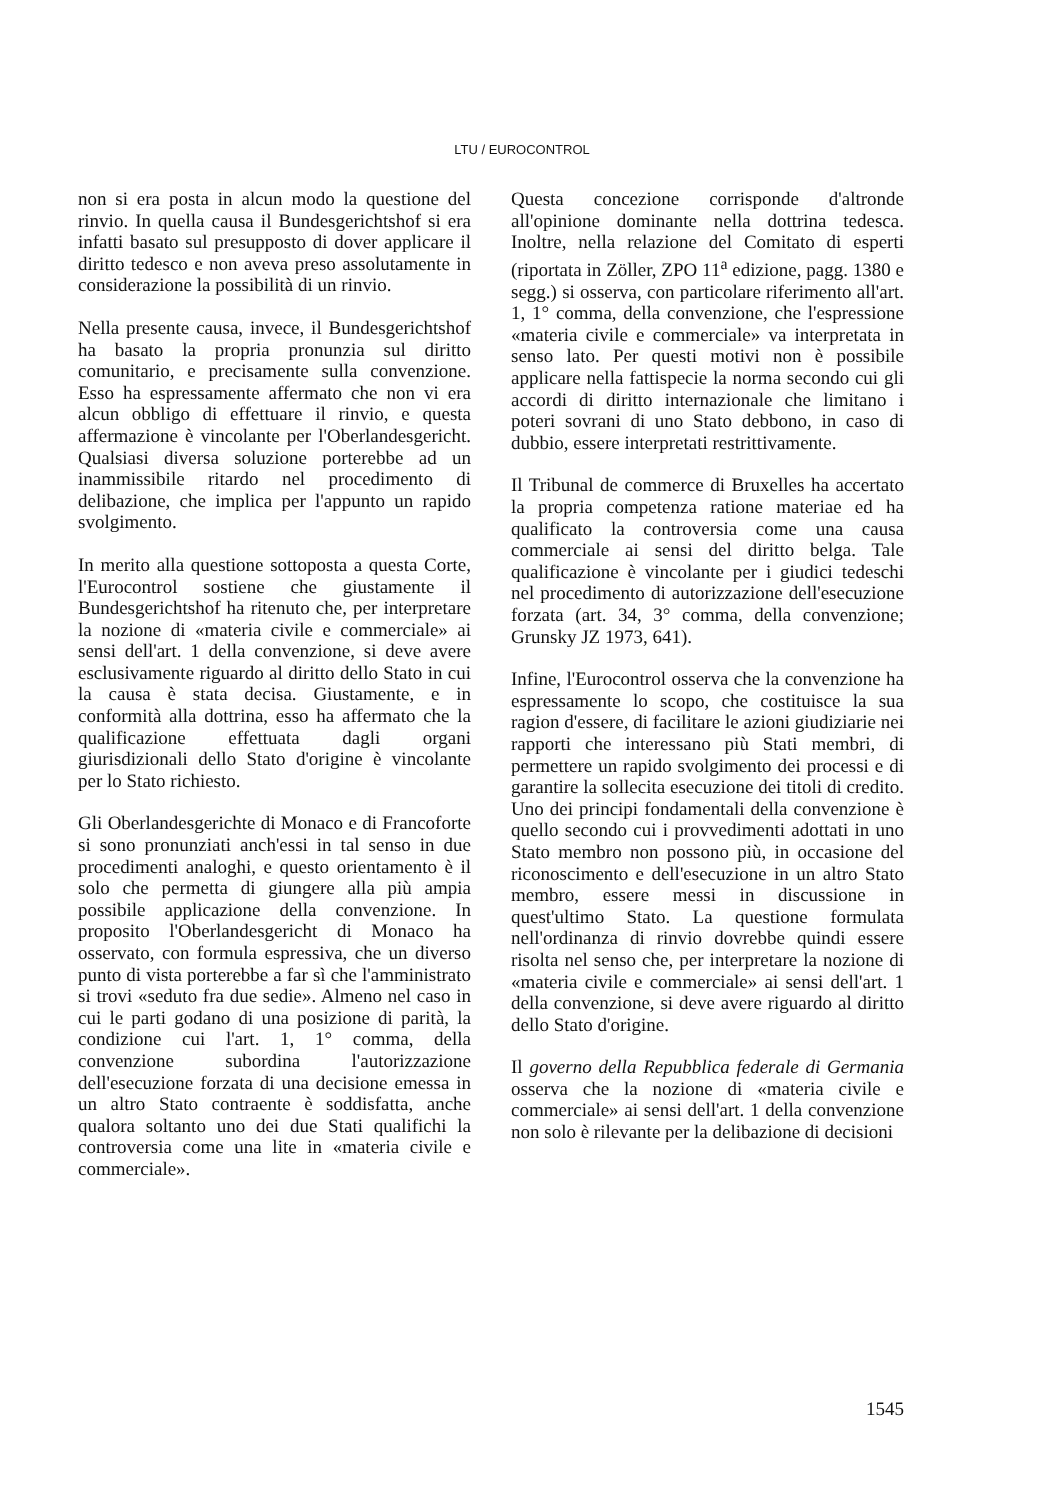LTU / EUROCONTROL
non si era posta in alcun modo la questione del rinvio. In quella causa il Bundesgerichtshof si era infatti basato sul presupposto di dover applicare il diritto tedesco e non aveva preso assolutamente in considerazione la possibilità di un rinvio.
Nella presente causa, invece, il Bundesgerichtshof ha basato la propria pronunzia sul diritto comunitario, e precisamente sulla convenzione. Esso ha espressamente affermato che non vi era alcun obbligo di effettuare il rinvio, e questa affermazione è vincolante per l'Oberlandesgericht. Qualsiasi diversa soluzione porterebbe ad un inammissibile ritardo nel procedimento di delibazione, che implica per l'appunto un rapido svolgimento.
In merito alla questione sottoposta a questa Corte, l'Eurocontrol sostiene che giustamente il Bundesgerichtshof ha ritenuto che, per interpretare la nozione di «materia civile e commerciale» ai sensi dell'art. 1 della convenzione, si deve avere esclusivamente riguardo al diritto dello Stato in cui la causa è stata decisa. Giustamente, e in conformità alla dottrina, esso ha affermato che la qualificazione effettuata dagli organi giurisdizionali dello Stato d'origine è vincolante per lo Stato richiesto.
Gli Oberlandesgerichte di Monaco e di Francoforte si sono pronunziati anch'essi in tal senso in due procedimenti analoghi, e questo orientamento è il solo che permetta di giungere alla più ampia possibile applicazione della convenzione. In proposito l'Oberlandesgericht di Monaco ha osservato, con formula espressiva, che un diverso punto di vista porterebbe a far sì che l'amministrato si trovi «seduto fra due sedie». Almeno nel caso in cui le parti godano di una posizione di parità, la condizione cui l'art. 1, 1° comma, della convenzione subordina l'autorizzazione dell'esecuzione forzata di una decisione emessa in un altro Stato contraente è soddisfatta, anche qualora soltanto uno dei due Stati qualifichi la controversia come una lite in «materia civile e commerciale».
Questa concezione corrisponde d'altronde all'opinione dominante nella dottrina tedesca. Inoltre, nella relazione del Comitato di esperti (riportata in Zöller, ZPO 11<sup>a</sup> edizione, pagg. 1380 e segg.) si osserva, con particolare riferimento all'art. 1, 1° comma, della convenzione, che l'espressione «materia civile e commerciale» va interpretata in senso lato. Per questi motivi non è possibile applicare nella fattispecie la norma secondo cui gli accordi di diritto internazionale che limitano i poteri sovrani di uno Stato debbono, in caso di dubbio, essere interpretati restrittivamente.
Il Tribunal de commerce di Bruxelles ha accertato la propria competenza ratione materiae ed ha qualificato la controversia come una causa commerciale ai sensi del diritto belga. Tale qualificazione è vincolante per i giudici tedeschi nel procedimento di autorizzazione dell'esecuzione forzata (art. 34, 3° comma, della convenzione; Grunsky JZ 1973, 641).
Infine, l'Eurocontrol osserva che la convenzione ha espressamente lo scopo, che costituisce la sua ragion d'essere, di facilitare le azioni giudiziarie nei rapporti che interessano più Stati membri, di permettere un rapido svolgimento dei processi e di garantire la sollecita esecuzione dei titoli di credito. Uno dei principi fondamentali della convenzione è quello secondo cui i provvedimenti adottati in uno Stato membro non possono più, in occasione del riconoscimento e dell'esecuzione in un altro Stato membro, essere messi in discussione in quest'ultimo Stato. La questione formulata nell'ordinanza di rinvio dovrebbe quindi essere risolta nel senso che, per interpretare la nozione di «materia civile e commerciale» ai sensi dell'art. 1 della convenzione, si deve avere riguardo al diritto dello Stato d'origine.
Il governo della Repubblica federale di Germania osserva che la nozione di «materia civile e commerciale» ai sensi dell'art. 1 della convenzione non solo è rilevante per la delibazione di decisioni
1545